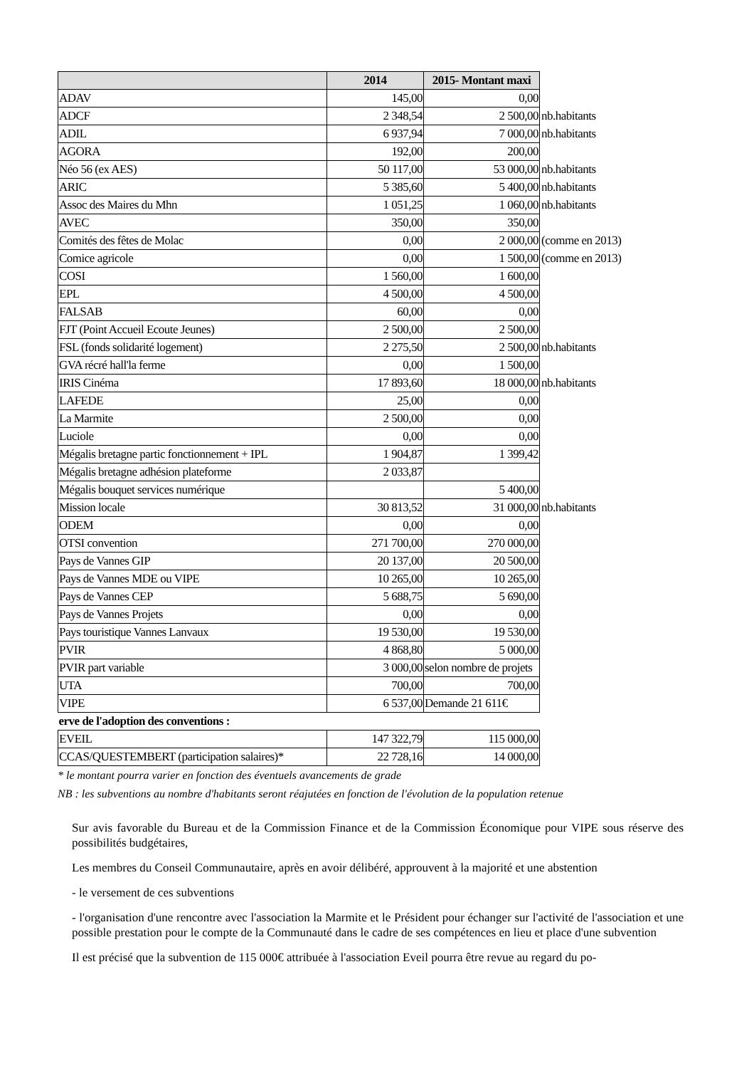| | 2014 | 2015- Montant maxi | |
| ADAV | 145,00 | 0,00 | |
| ADCF | 2 348,54 | 2 500,00 | nb.habitants |
| ADIL | 6 937,94 | 7 000,00 | nb.habitants |
| AGORA | 192,00 | 200,00 | |
| Néo 56 (ex AES) | 50 117,00 | 53 000,00 | nb.habitants |
| ARIC | 5 385,60 | 5 400,00 | nb.habitants |
| Assoc des Maires du Mhn | 1 051,25 | 1 060,00 | nb.habitants |
| AVEC | 350,00 | 350,00 | |
| Comités des fêtes de Molac | 0,00 | 2 000,00 | (comme en 2013) |
| Comice agricole | 0,00 | 1 500,00 | (comme en 2013) |
| COSI | 1 560,00 | 1 600,00 | |
| EPL | 4 500,00 | 4 500,00 | |
| FALSAB | 60,00 | 0,00 | |
| FJT (Point Accueil Ecoute Jeunes) | 2 500,00 | 2 500,00 | |
| FSL (fonds solidarité logement) | 2 275,50 | 2 500,00 | nb.habitants |
| GVA récré hall'la ferme | 0,00 | 1 500,00 | |
| IRIS Cinéma | 17 893,60 | 18 000,00 | nb.habitants |
| LAFEDE | 25,00 | 0,00 | |
| La Marmite | 2 500,00 | 0,00 | |
| Luciole | 0,00 | 0,00 | |
| Mégalis bretagne partic fonctionnement + IPL | 1 904,87 | 1 399,42 | |
| Mégalis bretagne adhésion plateforme | 2 033,87 | | |
| Mégalis bouquet services numérique | | 5 400,00 | |
| Mission locale | 30 813,52 | 31 000,00 | nb.habitants |
| ODEM | 0,00 | 0,00 | |
| OTSI convention | 271 700,00 | 270 000,00 | |
| Pays de Vannes GIP | 20 137,00 | 20 500,00 | |
| Pays de Vannes MDE ou VIPE | 10 265,00 | 10 265,00 | |
| Pays de Vannes CEP | 5 688,75 | 5 690,00 | |
| Pays de Vannes Projets | 0,00 | 0,00 | |
| Pays touristique Vannes Lanvaux | 19 530,00 | 19 530,00 | |
| PVIR | 4 868,80 | 5 000,00 | |
| PVIR part variable | 3 000,00 | selon nombre de projets | |
| UTA | 700,00 | 700,00 | |
| VIPE | 6 537,00 | Demande 21 611€ | |
| erve de l'adoption des conventions : | | | |
| EVEIL | 147 322,79 | 115 000,00 | |
| CCAS/QUESTEMBERT (participation salaires)* | 22 728,16 | 14 000,00 | |
* le montant pourra varier en fonction des éventuels avancements de grade
NB : les subventions au nombre d'habitants seront réajutées en fonction de l'évolution de la population retenue
Sur avis favorable du Bureau et de la Commission Finance et de la Commission Économique pour VIPE sous réserve des possibilités budgétaires,
Les membres du Conseil Communautaire, après en avoir délibéré, approuvent à la majorité et une abstention
- le versement de ces subventions
- l'organisation d'une rencontre avec l'association la Marmite et le Président pour échanger sur l'activité de l'association et une possible prestation pour le compte de la Communauté dans le cadre de ses compétences en lieu et place d'une subvention
Il est précisé que la subvention de 115 000€ attribuée à l'association Eveil pourra être revue au regard du po-